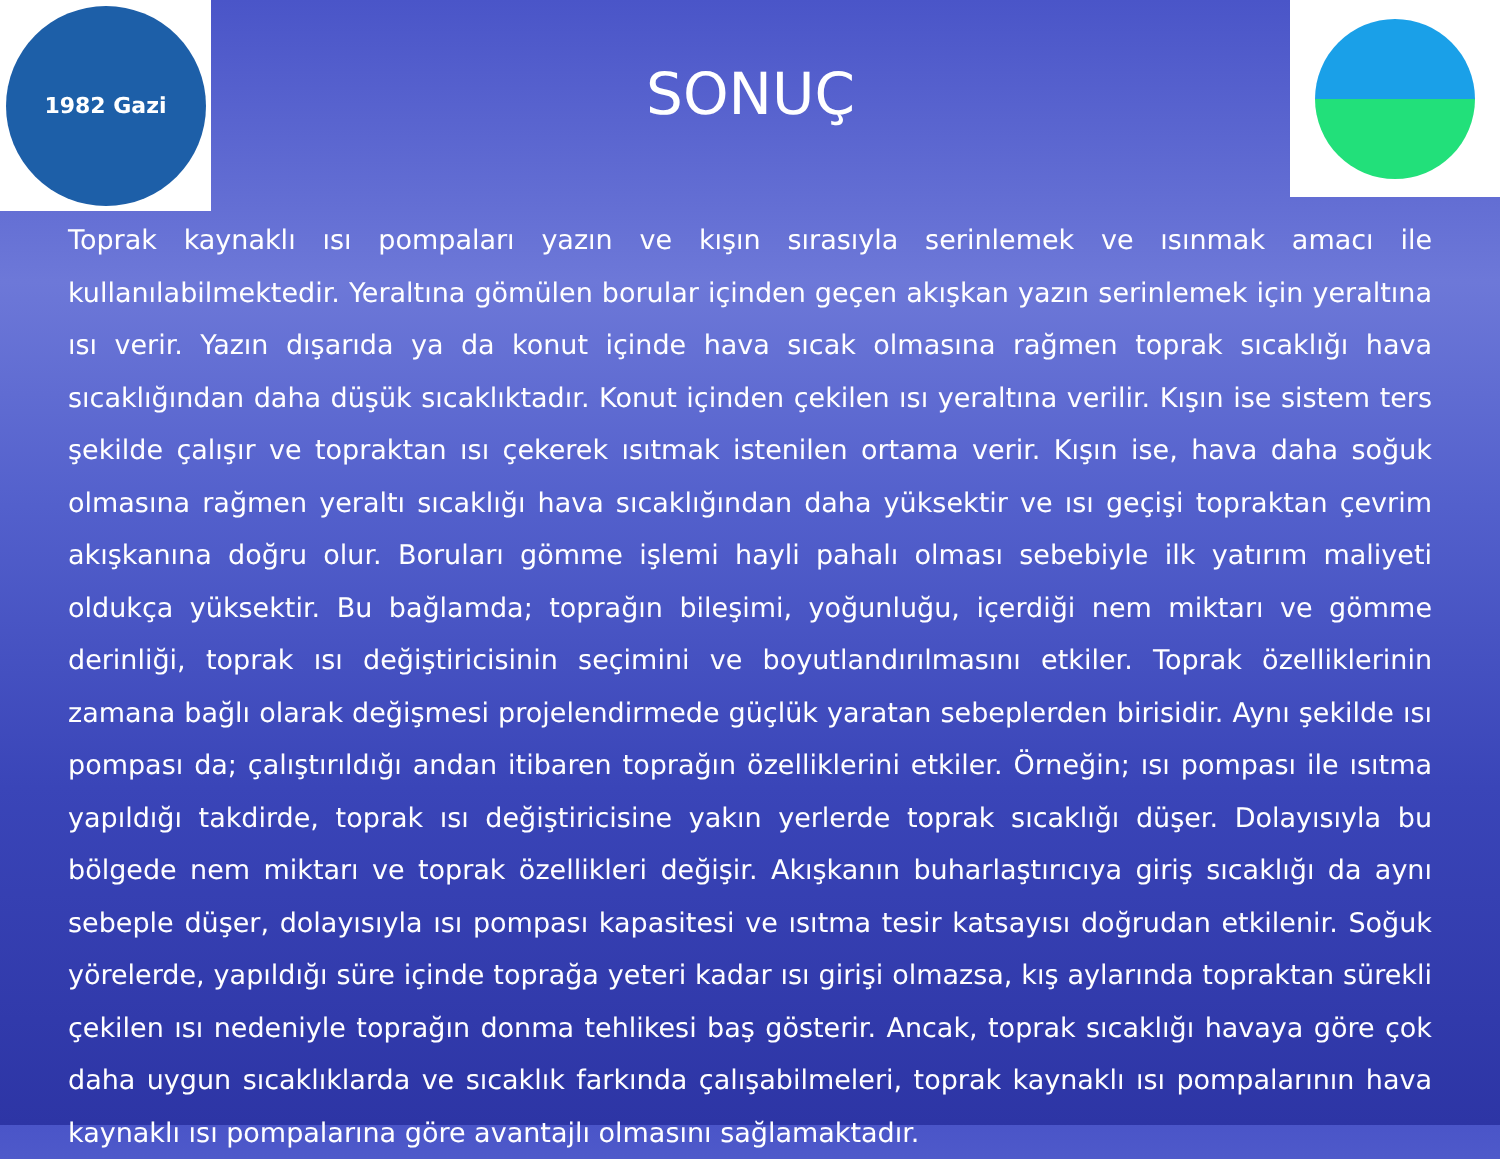1982 Gazi
SONUÇ
Toprak kaynaklı ısı pompaları yazın ve kışın sırasıyla serinlemek ve ısınmak amacı ile kullanılabilmektedir. Yeraltına gömülen borular içinden geçen akışkan yazın serinlemek için yeraltına ısı verir. Yazın dışarıda ya da konut içinde hava sıcak olmasına rağmen toprak sıcaklığı hava sıcaklığından daha düşük sıcaklıktadır. Konut içinden çekilen ısı yeraltına verilir. Kışın ise sistem ters şekilde çalışır ve topraktan ısı çekerek ısıtmak istenilen ortama verir. Kışın ise, hava daha soğuk olmasına rağmen yeraltı sıcaklığı hava sıcaklığından daha yüksektir ve ısı geçişi topraktan çevrim akışkanına doğru olur. Boruları gömme işlemi hayli pahalı olması sebebiyle ilk yatırım maliyeti oldukça yüksektir. Bu bağlamda; toprağın bileşimi, yoğunluğu, içerdiği nem miktarı ve gömme derinliği, toprak ısı değiştiricisinin seçimini ve boyutlandırılmasını etkiler. Toprak özelliklerinin zamana bağlı olarak değişmesi projelendirmede güçlük yaratan sebeplerden birisidir. Aynı şekilde ısı pompası da; çalıştırıldığı andan itibaren toprağın özelliklerini etkiler. Örneğin; ısı pompası ile ısıtma yapıldığı takdirde, toprak ısı değiştiricisine yakın yerlerde toprak sıcaklığı düşer. Dolayısıyla bu bölgede nem miktarı ve toprak özellikleri değişir. Akışkanın buharlaştırıcıya giriş sıcaklığı da aynı sebeple düşer, dolayısıyla ısı pompası kapasitesi ve ısıtma tesir katsayısı doğrudan etkilenir. Soğuk yörelerde, yapıldığı süre içinde toprağa yeteri kadar ısı girişi olmazsa, kış aylarında topraktan sürekli çekilen ısı nedeniyle toprağın donma tehlikesi baş gösterir. Ancak, toprak sıcaklığı havaya göre çok daha uygun sıcaklıklarda ve sıcaklık farkında çalışabilmeleri, toprak kaynaklı ısı pompalarının hava kaynaklı ısı pompalarına göre avantajlı olmasını sağlamaktadır.